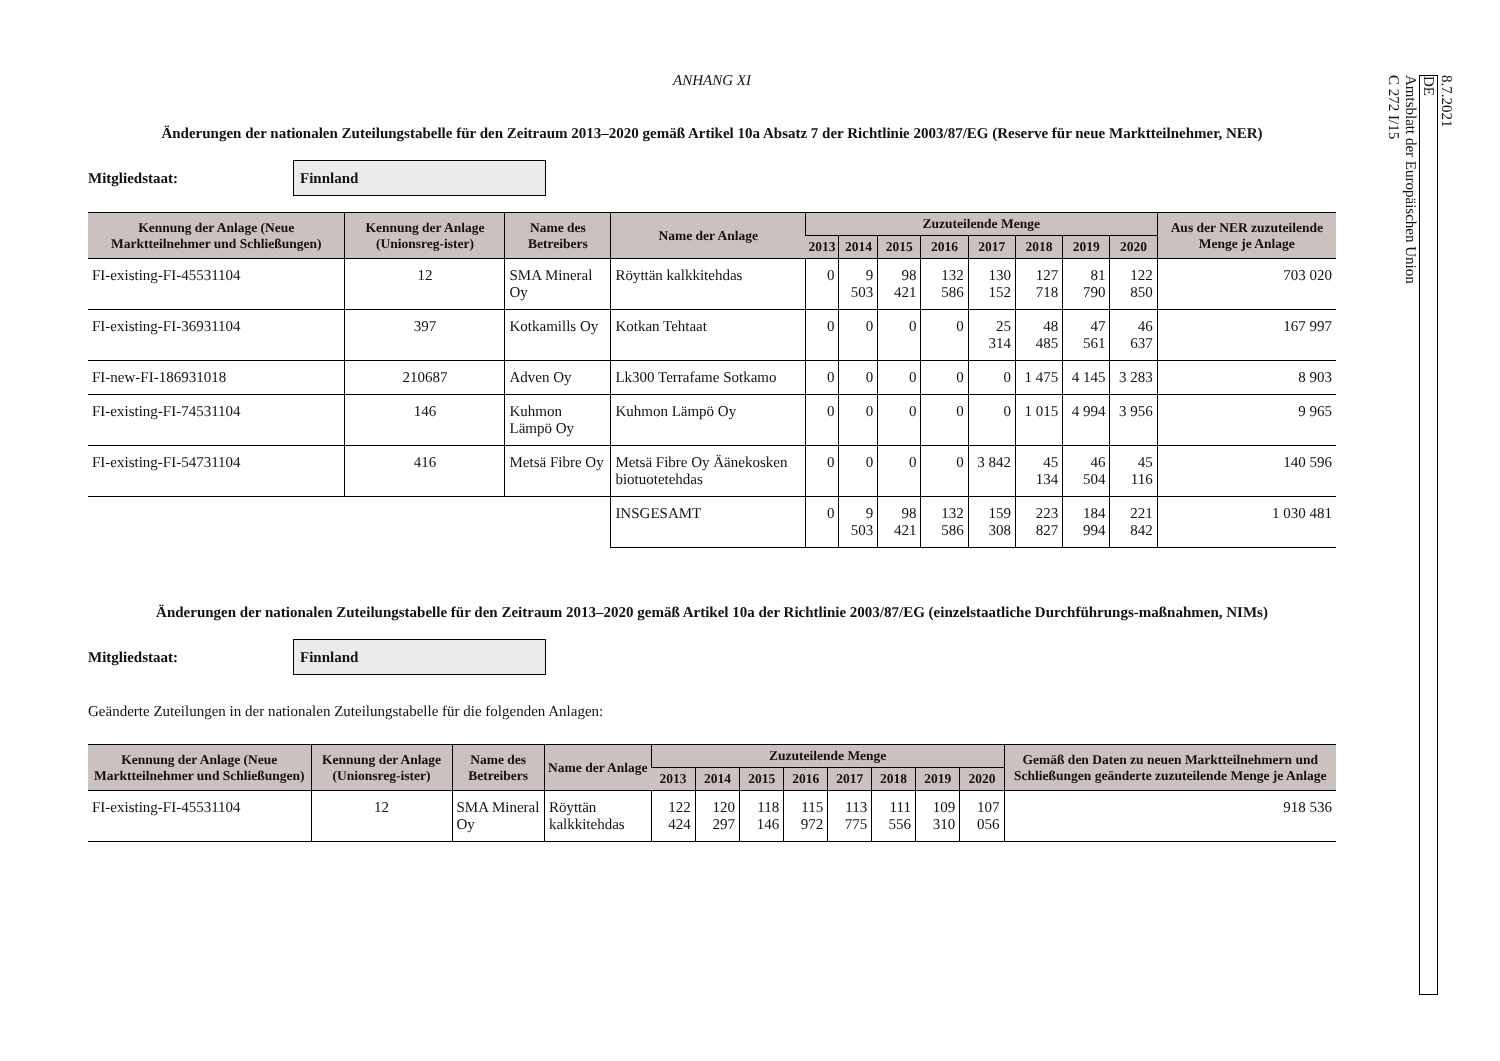ANHANG XI
Änderungen der nationalen Zuteilungstabelle für den Zeitraum 2013–2020 gemäß Artikel 10a Absatz 7 der Richtlinie 2003/87/EG (Reserve für neue Marktteilnehmer, NER)
Mitgliedstaat:
Finnland
| Kennung der Anlage (Neue Marktteilnehmer und Schließungen) | Kennung der Anlage (Unionsreg-ister) | Name des Betreibers | Name der Anlage | Zuzuteilende Menge | | | | | | | | Aus der NER zuzuteilende Menge je Anlage |
| --- | --- | --- | --- | --- | --- | --- | --- | --- | --- | --- | --- | --- |
| | | | | 2013 | 2014 | 2015 | 2016 | 2017 | 2018 | 2019 | 2020 | |
| FI-existing-FI-45531104 | 12 | SMA Mineral Oy | Röyttän kalkkitehdas | 0 | 9 503 | 98 421 | 132 586 | 130 152 | 127 718 | 81 790 | 122 850 | 703 020 |
| FI-existing-FI-36931104 | 397 | Kotkamills Oy | Kotkan Tehtaat | 0 | 0 | 0 | 0 | 25 314 | 48 485 | 47 561 | 46 637 | 167 997 |
| FI-new-FI-186931018 | 210687 | Adven Oy | Lk300 Terrafame Sotkamo | 0 | 0 | 0 | 0 | 0 | 1 475 | 4 145 | 3 283 | 8 903 |
| FI-existing-FI-74531104 | 146 | Kuhmon Lämpö Oy | Kuhmon Lämpö Oy | 0 | 0 | 0 | 0 | 0 | 1 015 | 4 994 | 3 956 | 9 965 |
| FI-existing-FI-54731104 | 416 | Metsä Fibre Oy | Metsä Fibre Oy Äänekosken biotuotetehdas | 0 | 0 | 0 | 0 | 3 842 | 45 134 | 46 504 | 45 116 | 140 596 |
| | | | INSGESAMT | 0 | 9 503 | 98 421 | 132 586 | 159 308 | 223 827 | 184 994 | 221 842 | 1 030 481 |
Änderungen der nationalen Zuteilungstabelle für den Zeitraum 2013–2020 gemäß Artikel 10a der Richtlinie 2003/87/EG (einzelstaatliche Durchführungs-maßnahmen, NIMs)
Mitgliedstaat:
Finnland
Geänderte Zuteilungen in der nationalen Zuteilungstabelle für die folgenden Anlagen:
| Kennung der Anlage (Neue Marktteilnehmer und Schließungen) | Kennung der Anlage (Unionsreg-ister) | Name des Betreibers | Name der Anlage | Zuzuteilende Menge | | | | | | | | Gemäß den Daten zu neuen Marktteilnehmern und Schließungen geänderte zuzuteilende Menge je Anlage |
| --- | --- | --- | --- | --- | --- | --- | --- | --- | --- | --- | --- | --- |
| | | | | 2013 | 2014 | 2015 | 2016 | 2017 | 2018 | 2019 | 2020 | |
| FI-existing-FI-45531104 | 12 | SMA Mineral Oy | Röyttän kalkkitehdas | 122 424 | 120 297 | 118 146 | 115 972 | 113 775 | 111 556 | 109 310 | 107 056 | 918 536 |
8.7.2021
DE
Amtsblatt der Europäischen Union
C 272 I/15